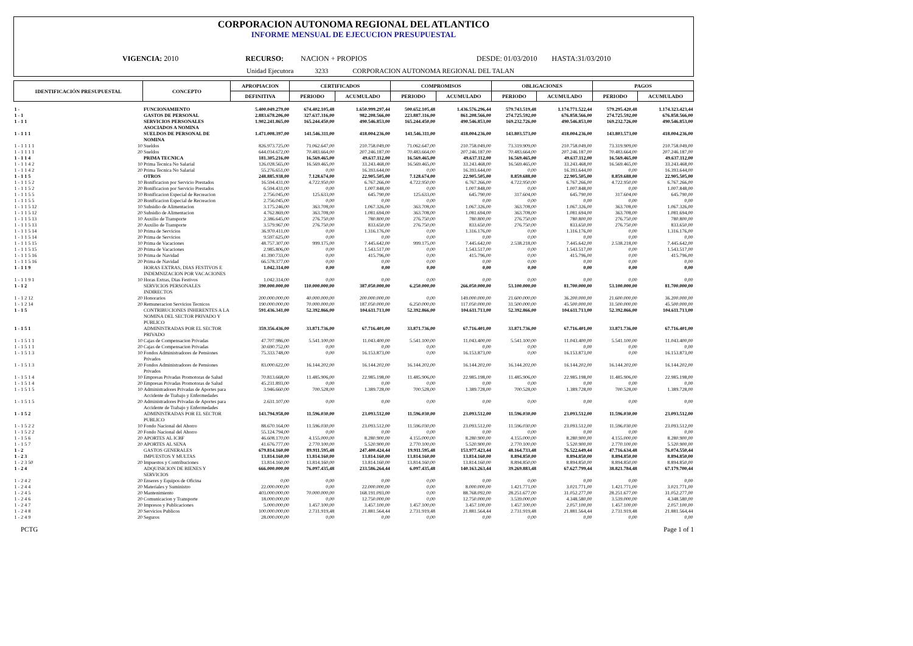CORPORACION AUTONOMA REGIONAL DEL ATLANTICO
INFORME MENSUAL DE EJECUCION PRESUPUESTAL
VIGENCIA: 2010 RECURSO: NACION + PROPIOS DESDE: 01/03/2010 HASTA:31/03/2010
Unidad Ejecutora 3233 CORPORACION AUTONOMA REGIONAL DEL TALAN
| IDENTIFICACIÓN PRESUPUESTAL | | CONCEPTO | APROPIACION | CERTIFICADOS | | COMPROMISOS | | OBLIGACIONES | | PAGOS | |
| --- | --- | --- | --- | --- | --- | --- | --- | --- | --- | --- | --- |
| | | | DEFINITIVA | PERIODO | ACUMULADO | PERIODO | ACUMULADO | PERIODO | ACUMULADO | PERIODO | ACUMULADO |
| 1 - | | FUNCIONAMIENTO | 5.400.049.279,00 | 674.402.105,48 | 1.650.999.297,44 | 500.652.105,48 | 1.436.576.296,44 | 579.743.519,48 | 1.174.771.522,44 | 579.295.420,48 | 1.174.323.423,44 |
| 1 - 1 | | GASTOS DE PERSONAL | 2.883.678.206,00 | 327.637.316,00 | 982.208.566,00 | 223.887.316,00 | 861.208.566,00 | 274.725.592,00 | 676.858.566,00 | 274.725.592,00 | 676.858.566,00 |
| 1 - 1 1 | | SERVICIOS PERSONALES ASOCIADOS A NOMINA | 1.902.241.865,00 | 165.244.450,00 | 490.546.853,00 | 165.244.450,00 | 490.546.853,00 | 169.232.726,00 | 490.546.853,00 | 169.232.726,00 | 490.546.853,00 |
| 1 - 1 1 1 | | SUELDOS DE PERSONAL DE NOMINA | 1.471.008.397,00 | 141.546.311,00 | 418.004.236,00 | 141.546.311,00 | 418.004.236,00 | 143.803.573,00 | 418.004.236,00 | 143.803.573,00 | 418.004.236,00 |
| 1 - 1 1 1 1 | 10 | Sueldos | 826.973.725,00 | 71.062.647,00 | 210.758.049,00 | 71.062.647,00 | 210.758.049,00 | 73.319.909,00 | 210.758.049,00 | 73.319.909,00 | 210.758.049,00 |
| 1 - 1 1 1 1 | 20 | Sueldos | 644.034.672,00 | 70.483.664,00 | 207.246.187,00 | 70.483.664,00 | 207.246.187,00 | 70.483.664,00 | 207.246.187,00 | 70.483.664,00 | 207.246.187,00 |
| 1 - 1 1 4 | | PRIMA TECNICA | 181.305.216,00 | 16.569.465,00 | 49.637.112,00 | 16.569.465,00 | 49.637.112,00 | 16.569.465,00 | 49.637.112,00 | 16.569.465,00 | 49.637.112,00 |
| 1 - 1 1 4 2 | 10 | Prima Tecnica No Salarial | 126.028.565,00 | 16.569.465,00 | 33.243.468,00 | 16.569.465,00 | 33.243.468,00 | 16.569.465,00 | 33.243.468,00 | 16.569.465,00 | 33.243.468,00 |
| 1 - 1 1 4 2 | 20 | Prima Tecnica No Salarial | 55.276.651,00 | 0,00 | 16.393.644,00 | 0,00 | 16.393.644,00 | 0,00 | 16.393.644,00 | 0,00 | 16.393.644,00 |
| 1 - 1 1 5 | | OTROS | 248.885.938,00 | 7.128.674,00 | 22.905.505,00 | 7.128.674,00 | 22.905.505,00 | 8.859.688,00 | 22.905.505,00 | 8.859.688,00 | 22.905.505,00 |
| 1 - 1 1 5 2 | 10 | Bonificacion por Servicio Prestados | 16.594.431,00 | 4.722.950,00 | 6.767.266,00 | 4.722.950,00 | 6.767.266,00 | 4.722.950,00 | 6.767.266,00 | 4.722.950,00 | 6.767.266,00 |
| 1 - 1 1 5 2 | 20 | Bonificacion por Servicio Prestados | 6.594.431,00 | 0,00 | 1.007.848,00 | 0,00 | 1.007.848,00 | 0,00 | 1.007.848,00 | 0,00 | 1.007.848,00 |
| 1 - 1 1 5 5 | 10 | Bonificacion Especial de Recreacion | 2.756.045,00 | 125.633,00 | 645.790,00 | 125.633,00 | 645.790,00 | 317.604,00 | 645.790,00 | 317.604,00 | 645.790,00 |
| 1 - 1 1 5 5 | 20 | Bonificacion Especial de Recreacion | 2.756.045,00 | 0,00 | 0,00 | 0,00 | 0,00 | 0,00 | 0,00 | 0,00 | 0,00 |
| 1 - 1 1 5 12 | 10 | Subsidio de Alimentacion | 3.175.246,00 | 363.708,00 | 1.067.326,00 | 363.708,00 | 1.067.326,00 | 363.708,00 | 1.067.326,00 | 363.708,00 | 1.067.326,00 |
| 1 - 1 1 5 12 | 20 | Subsidio de Alimentacion | 4.762.869,00 | 363.708,00 | 1.081.694,00 | 363.708,00 | 1.081.694,00 | 363.708,00 | 1.081.694,00 | 363.708,00 | 1.081.694,00 |
| 1 - 1 1 5 13 | 10 | Auxilio de Transporte | 2.386.645,00 | 276.750,00 | 780.800,00 | 276.750,00 | 780.800,00 | 276.750,00 | 780.800,00 | 276.750,00 | 780.800,00 |
| 1 - 1 1 5 13 | 20 | Auxilio de Transporte | 3.579.967,00 | 276.750,00 | 833.650,00 | 276.750,00 | 833.650,00 | 276.750,00 | 833.650,00 | 276.750,00 | 833.650,00 |
| 1 - 1 1 5 14 | 10 | Prima de Servicios | 36.970.411,00 | 0,00 | 1.316.176,00 | 0,00 | 1.316.176,00 | 0,00 | 1.316.176,00 | 0,00 | 1.316.176,00 |
| 1 - 1 1 5 14 | 20 | Prima de Servicios | 9.597.625,00 | 0,00 | 0,00 | 0,00 | 0,00 | 0,00 | 0,00 | 0,00 | 0,00 |
| 1 - 1 1 5 15 | 10 | Prima de Vacaciones | 48.757.307,00 | 999.175,00 | 7.445.642,00 | 999.175,00 | 7.445.642,00 | 2.538.218,00 | 7.445.642,00 | 2.538.218,00 | 7.445.642,00 |
| 1 - 1 1 5 15 | 20 | Prima de Vacaciones | 2.985.806,00 | 0,00 | 1.543.517,00 | 0,00 | 1.543.517,00 | 0,00 | 1.543.517,00 | 0,00 | 1.543.517,00 |
| 1 - 1 1 5 16 | 10 | Prima de Navidad | 41.390.733,00 | 0,00 | 415.796,00 | 0,00 | 415.796,00 | 0,00 | 415.796,00 | 0,00 | 415.796,00 |
| 1 - 1 1 5 16 | 20 | Prima de Navidad | 66.578.377,00 | 0,00 | 0,00 | 0,00 | 0,00 | 0,00 | 0,00 | 0,00 | 0,00 |
| 1 - 1 1 9 | | HORAS EXTRAS, DIAS FESTIVOS E INDEMNIZACION POR VACACIONES | 1.042.314,00 | 0,00 | 0,00 | 0,00 | 0,00 | 0,00 | 0,00 | 0,00 | 0,00 |
| 1 - 1 1 9 1 | 10 | Horas Extras, Dias Festivos | 1.042.314,00 | 0,00 | 0,00 | 0,00 | 0,00 | 0,00 | 0,00 | 0,00 | 0,00 |
| 1 - 1 2 | | SERVICIOS PERSONALES INDIRECTOS | 390.000.000,00 | 110.000.000,00 | 387.050.000,00 | 6.250.000,00 | 266.050.000,00 | 53.100.000,00 | 81.700.000,00 | 53.100.000,00 | 81.700.000,00 |
| 1 - 1 2 12 | 20 | Honorarios | 200.000.000,00 | 40.000.000,00 | 200.000.000,00 | 0,00 | 149.000.000,00 | 21.600.000,00 | 36.200.000,00 | 21.600.000,00 | 36.200.000,00 |
| 1 - 1 2 14 | 20 | Remuneracion Servicios Tecnicos | 190.000.000,00 | 70.000.000,00 | 187.050.000,00 | 6.250.000,00 | 117.050.000,00 | 31.500.000,00 | 45.500.000,00 | 31.500.000,00 | 45.500.000,00 |
| 1 - 1 5 | | CONTRIBUCIONES INHERENTES A LA NOMINA DEL SECTOR PRIVADO Y PUBLICO | 591.436.341,00 | 52.392.866,00 | 104.611.713,00 | 52.392.866,00 | 104.611.713,00 | 52.392.866,00 | 104.611.713,00 | 52.392.866,00 | 104.611.713,00 |
| 1 - 1 5 1 | | ADMINISTRADAS POR EL SECTOR PRIVADO | 359.356.436,00 | 33.871.736,00 | 67.716.401,00 | 33.871.736,00 | 67.716.401,00 | 33.871.736,00 | 67.716.401,00 | 33.871.736,00 | 67.716.401,00 |
| 1 - 1 5 1 1 | 10 | Cajas de Compensacion Privadas | 47.707.986,00 | 5.541.100,00 | 11.043.400,00 | 5.541.100,00 | 11.043.400,00 | 5.541.100,00 | 11.043.400,00 | 5.541.100,00 | 11.043.400,00 |
| 1 - 1 5 1 1 | 20 | Cajas de Compensacion Privadas | 30.690.752,00 | 0,00 | 0,00 | 0,00 | 0,00 | 0,00 | 0,00 | 0,00 | 0,00 |
| 1 - 1 5 1 3 | 10 | Fondos Administradores de Pensiones Privados | 75.333.748,00 | 0,00 | 16.153.873,00 | 0,00 | 16.153.873,00 | 0,00 | 16.153.873,00 | 0,00 | 16.153.873,00 |
| 1 - 1 5 1 3 | 20 | Fondos Administradores de Pensiones Privados | 83.000.622,00 | 16.144.202,00 | 16.144.202,00 | 16.144.202,00 | 16.144.202,00 | 16.144.202,00 | 16.144.202,00 | 16.144.202,00 | 16.144.202,00 |
| 1 - 1 5 1 4 | 10 | Empresas Privadas Promotoras de Salud | 70.813.668,00 | 11.485.906,00 | 22.985.198,00 | 11.485.906,00 | 22.985.198,00 | 11.485.906,00 | 22.985.198,00 | 11.485.906,00 | 22.985.198,00 |
| 1 - 1 5 1 4 | 20 | Empresas Privadas Promotoras de Salud | 45.231.893,00 | 0,00 | 0,00 | 0,00 | 0,00 | 0,00 | 0,00 | 0,00 | 0,00 |
| 1 - 1 5 1 5 | 10 | Administradores Privadas de Aportes para Accidente de Trabajo y Enfermedades | 3.946.660,00 | 700.528,00 | 1.389.728,00 | 700.528,00 | 1.389.728,00 | 700.528,00 | 1.389.728,00 | 700.528,00 | 1.389.728,00 |
| 1 - 1 5 1 5 | 20 | Administradores Privadas de Aportes para Accidente de Trabajo y Enfermedades | 2.631.107,00 | 0,00 | 0,00 | 0,00 | 0,00 | 0,00 | 0,00 | 0,00 | 0,00 |
| 1 - 1 5 2 | | ADMINISTRADAS POR EL SECTOR PUBLICO | 143.794.958,00 | 11.596.030,00 | 23.093.512,00 | 11.596.030,00 | 23.093.512,00 | 11.596.030,00 | 23.093.512,00 | 11.596.030,00 | 23.093.512,00 |
| 1 - 1 5 2 2 | 10 | Fondo Nacional del Ahorro | 88.670.164,00 | 11.596.030,00 | 23.093.512,00 | 11.596.030,00 | 23.093.512,00 | 11.596.030,00 | 23.093.512,00 | 11.596.030,00 | 23.093.512,00 |
| 1 - 1 5 2 2 | 20 | Fondo Nacional del Ahorro | 55.124.794,00 | 0,00 | 0,00 | 0,00 | 0,00 | 0,00 | 0,00 | 0,00 | 0,00 |
| 1 - 1 5 6 | 20 | APORTES AL ICBF | 46.608.170,00 | 4.155.000,00 | 8.280.900,00 | 4.155.000,00 | 8.280.900,00 | 4.155.000,00 | 8.280.900,00 | 4.155.000,00 | 8.280.900,00 |
| 1 - 1 5 7 | 20 | APORTES AL SENA | 41.676.777,00 | 2.770.100,00 | 5.520.900,00 | 2.770.100,00 | 5.520.900,00 | 2.770.100,00 | 5.520.900,00 | 2.770.100,00 | 5.520.900,00 |
| 1 - 2 | | GASTOS GENERALES | 679.814.160,00 | 89.911.595,48 | 247.400.424,44 | 19.911.595,48 | 153.977.423,44 | 48.164.733,48 | 76.522.649,44 | 47.716.634,48 | 76.074.550,44 |
| 1 - 2 3 | | IMPUESTOS Y MULTAS | 13.814.160,00 | 13.814.160,00 | 13.814.160,00 | 13.814.160,00 | 13.814.160,00 | 8.894.850,00 | 8.894.850,00 | 8.894.850,00 | 8.894.850,00 |
| 1 - 2 3 50 | 20 | Impuestos y Contribuciones | 13.814.160,00 | 13.814.160,00 | 13.814.160,00 | 13.814.160,00 | 13.814.160,00 | 8.894.850,00 | 8.894.850,00 | 8.894.850,00 | 8.894.850,00 |
| 1 - 2 4 | | ADQUISICION DE BIENES Y SERVICIOS | 666.000.000,00 | 76.097.435,48 | 233.586.264,44 | 6.097.435,48 | 140.163.263,44 | 39.269.883,48 | 67.627.799,44 | 38.821.784,48 | 67.179.700,44 |
| 1 - 2 4 2 | 20 | Enseres y Equipos de Oficina | 0,00 | 0,00 | 0,00 | 0,00 | 0,00 | 0,00 | 0,00 | 0,00 | 0,00 |
| 1 - 2 4 4 | 20 | Materiales y Suministro | 22.000.000,00 | 0,00 | 22.000.000,00 | 0,00 | 8.000.000,00 | 1.421.771,00 | 3.021.771,00 | 1.421.771,00 | 3.021.771,00 |
| 1 - 2 4 5 | 20 | Mantenimiento | 403.000.000,00 | 70.000.000,00 | 168.191.093,00 | 0,00 | 88.768.092,00 | 28.251.677,00 | 31.052.277,00 | 28.251.677,00 | 31.052.277,00 |
| 1 - 2 4 6 | 20 | Comunicacion y Transporte | 18.000.000,00 | 0,00 | 12.750.000,00 | 0,00 | 12.750.000,00 | 3.539.000,00 | 4.348.580,00 | 3.539.000,00 | 4.348.580,00 |
| 1 - 2 4 7 | 20 | Impresos y Publicaciones | 5.000.000,00 | 1.457.100,00 | 3.457.100,00 | 1.457.100,00 | 3.457.100,00 | 1.457.100,00 | 2.057.100,00 | 1.457.100,00 | 2.057.100,00 |
| 1 - 2 4 8 | 20 | Servicios Publicos | 100.000.000,00 | 2.731.919,48 | 21.881.564,44 | 2.731.919,48 | 21.881.564,44 | 2.731.919,48 | 21.881.564,44 | 2.731.919,48 | 21.881.564,44 |
| 1 - 2 4 9 | 20 | Seguros | 28.000.000,00 | 0,00 | 0,00 | 0,00 | 0,00 | 0,00 | 0,00 | 0,00 | 0,00 |
PCTG Page 1 of 1